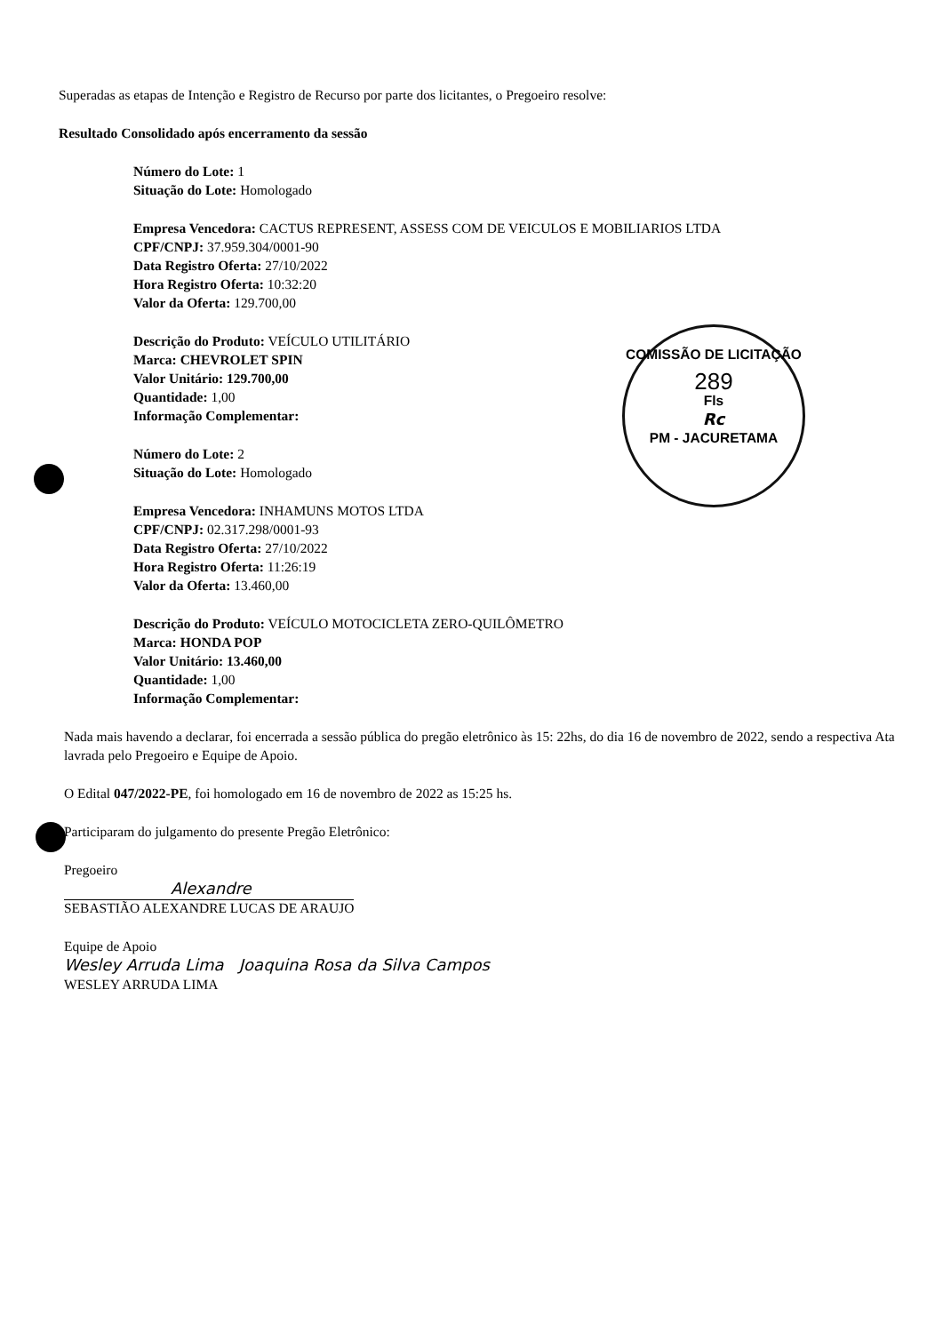COMISSÃO DE LICITAÇÃO
289
Fls
Rc
PM - JACURETAMA
Superadas as etapas de Intenção e Registro de Recurso por parte dos licitantes, o Pregoeiro resolve:
Resultado Consolidado após encerramento da sessão
Número do Lote: 1
Situação do Lote: Homologado
Empresa Vencedora: CACTUS REPRESENT, ASSESS COM DE VEICULOS E MOBILIARIOS LTDA
CPF/CNPJ: 37.959.304/0001-90
Data Registro Oferta: 27/10/2022
Hora Registro Oferta: 10:32:20
Valor da Oferta: 129.700,00
Descrição do Produto: VEÍCULO UTILITÁRIO
Marca: CHEVROLET SPIN
Valor Unitário: 129.700,00
Quantidade: 1,00
Informação Complementar:
Número do Lote: 2
Situação do Lote: Homologado
Empresa Vencedora: INHAMUNS MOTOS LTDA
CPF/CNPJ: 02.317.298/0001-93
Data Registro Oferta: 27/10/2022
Hora Registro Oferta: 11:26:19
Valor da Oferta: 13.460,00
Descrição do Produto: VEÍCULO MOTOCICLETA ZERO-QUILÔMETRO
Marca: HONDA POP
Valor Unitário: 13.460,00
Quantidade: 1,00
Informação Complementar:
Nada mais havendo a declarar, foi encerrada a sessão pública do pregão eletrônico às 15: 22hs, do dia 16 de novembro de 2022, sendo a respectiva Ata lavrada pelo Pregoeiro e Equipe de Apoio.
O Edital 047/2022-PE, foi homologado em 16 de novembro de 2022 as 15:25 hs.
Participaram do julgamento do presente Pregão Eletrônico:
Pregoeiro
Alexandre
SEBASTIÃO ALEXANDRE LUCAS DE ARAUJO
Equipe de Apoio
Wesley Arruda Lima Joaquina Rosa da Silva Campos
WESLEY ARRUDA LIMA